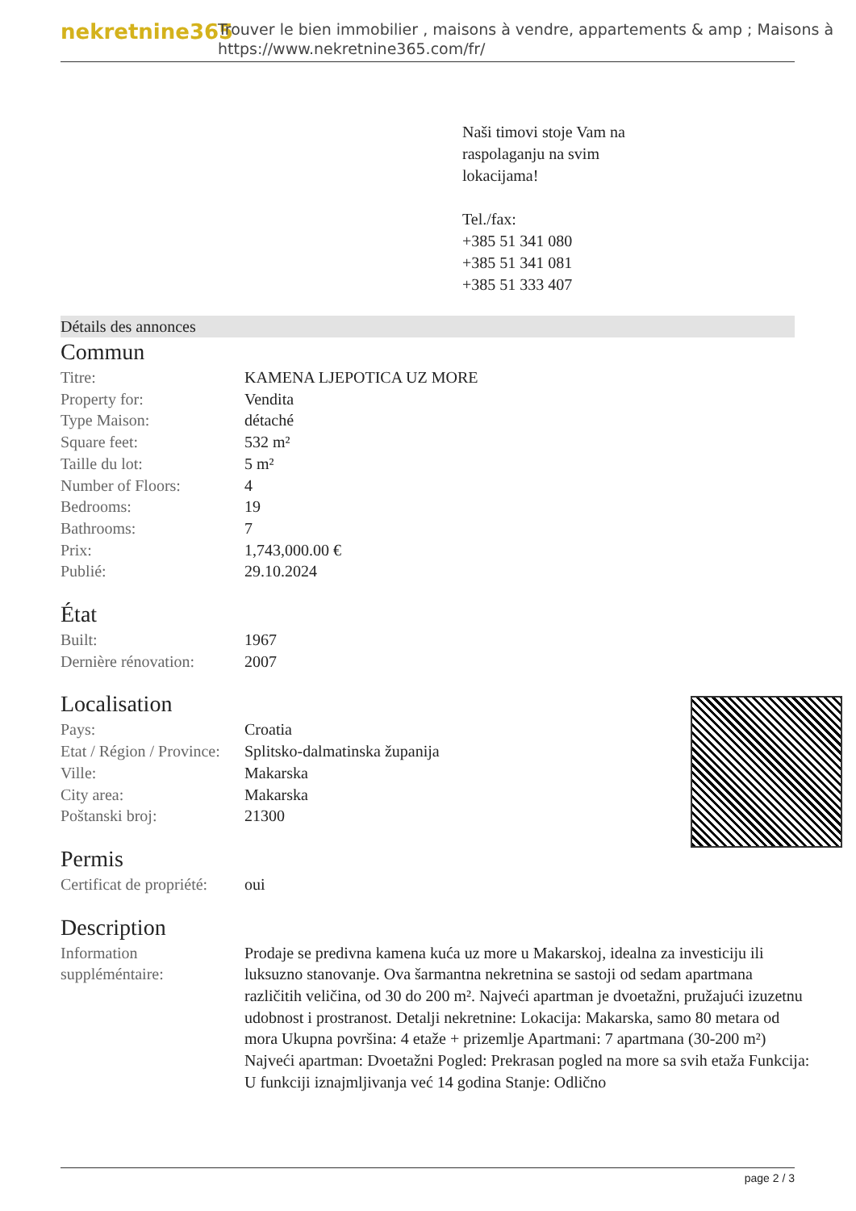nekretnine365
Trouver le bien immobilier , maisons à vendre, appartements & amp ; Maisons à
https://www.nekretnine365.com/fr/
Naši timovi stoje Vam na
raspolaganju na svim
lokacijama!
Tel./fax:
+385 51 341 080
+385 51 341 081
+385 51 333 407
Détails des annonces
Commun
| Titre: | KAMENA LJEPOTICA UZ MORE |
| Property for: | Vendita |
| Type Maison: | détaché |
| Square feet: | 532 m² |
| Taille du lot: | 5 m² |
| Number of Floors: | 4 |
| Bedrooms: | 19 |
| Bathrooms: | 7 |
| Prix: | 1,743,000.00 € |
| Publié: | 29.10.2024 |
État
| Built: | 1967 |
| Dernière rénovation: | 2007 |
Localisation
| Pays: | Croatia |
| Etat / Région / Province: | Splitsko-dalmatinska županija |
| Ville: | Makarska |
| City area: | Makarska |
| Poštanski broj: | 21300 |
Permis
| Certificat de propriété: | oui |
Description
| Information suppléméntaire: | Prodaje se predivna kamena kuća uz more u Makarskoj, idealna za investiciju ili luksuzno stanovanje. Ova šarmantna nekretnina se sastoji od sedam apartmana različitih veličina, od 30 do 200 m². Najveći apartman je dvoetažni, pružajući izuzetnu udobnost i prostranost. Detalji nekretnine: Lokacija: Makarska, samo 80 metara od mora Ukupna površina: 4 etaže + prizemlje Apartmani: 7 apartmana (30-200 m²) Najveći apartman: Dvoetažni Pogled: Prekrasan pogled na more sa svih etaža Funkcija: U funkciji iznajmljivanja već 14 godina Stanje: Odlično |
page 2 / 3